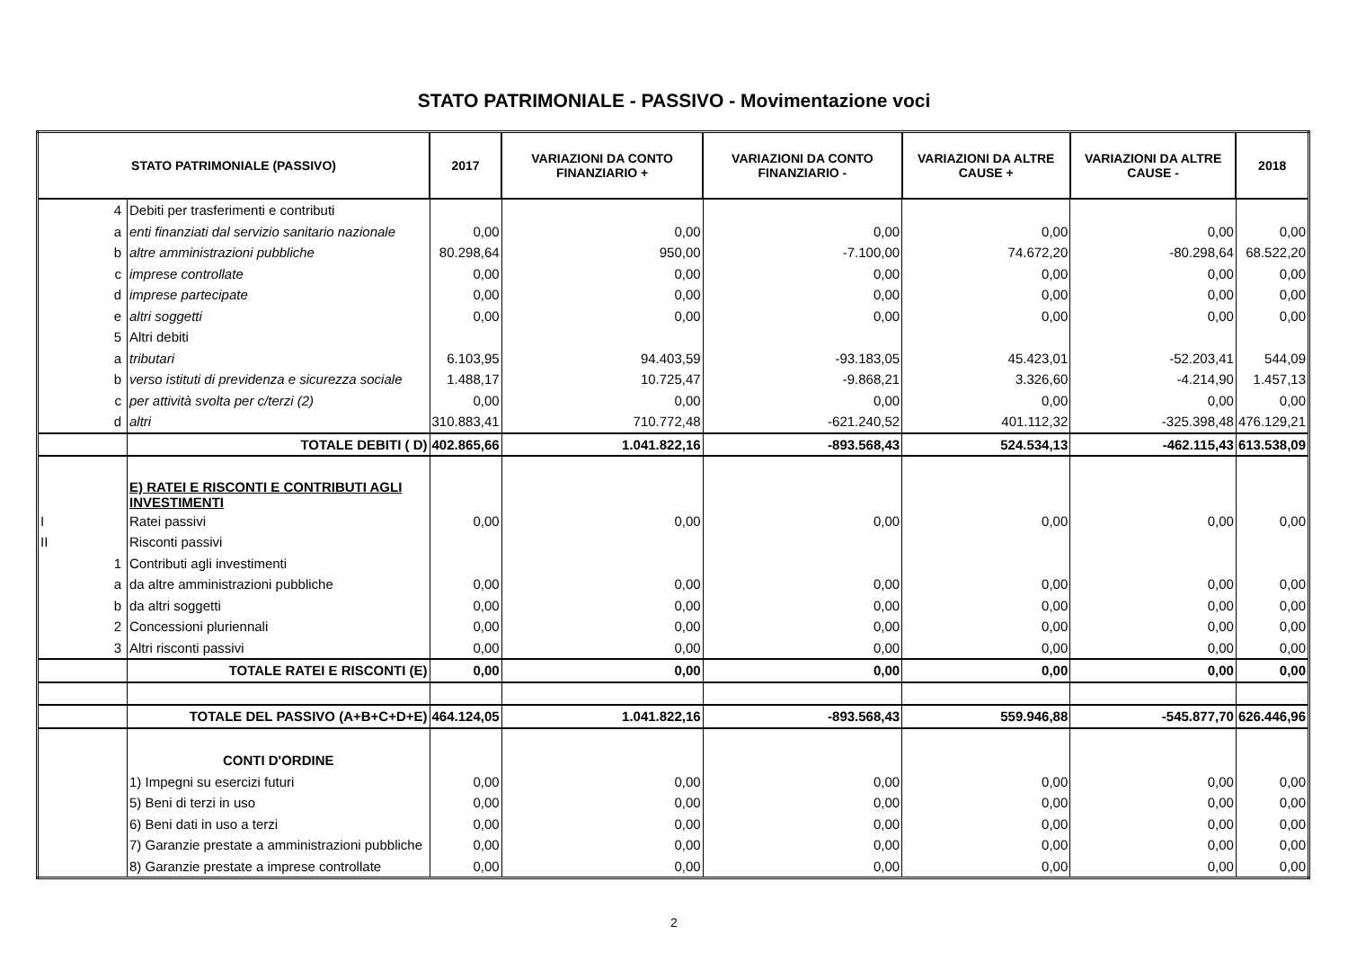STATO PATRIMONIALE - PASSIVO - Movimentazione voci
| STATO PATRIMONIALE (PASSIVO) | | | 2017 | VARIAZIONI DA CONTO FINANZIARIO + | VARIAZIONI DA CONTO FINANZIARIO - | VARIAZIONI DA ALTRE CAUSE + | VARIAZIONI DA ALTRE CAUSE - | 2018 |
| --- | --- | --- | --- | --- | --- | --- | --- | --- |
| | 4 | Debiti per trasferimenti e contributi | | | | | | |
| | a | enti finanziati dal servizio sanitario nazionale | 0,00 | 0,00 | 0,00 | 0,00 | 0,00 | 0,00 |
| | b | altre amministrazioni pubbliche | 80.298,64 | 950,00 | -7.100,00 | 74.672,20 | -80.298,64 | 68.522,20 |
| | c | imprese controllate | 0,00 | 0,00 | 0,00 | 0,00 | 0,00 | 0,00 |
| | d | imprese partecipate | 0,00 | 0,00 | 0,00 | 0,00 | 0,00 | 0,00 |
| | e | altri soggetti | 0,00 | 0,00 | 0,00 | 0,00 | 0,00 | 0,00 |
| | 5 | Altri debiti | | | | | | |
| | a | tributari | 6.103,95 | 94.403,59 | -93.183,05 | 45.423,01 | -52.203,41 | 544,09 |
| | b | verso istituti di previdenza e sicurezza sociale | 1.488,17 | 10.725,47 | -9.868,21 | 3.326,60 | -4.214,90 | 1.457,13 |
| | c | per attività svolta per c/terzi (2) | 0,00 | 0,00 | 0,00 | 0,00 | 0,00 | 0,00 |
| | d | altri | 310.883,41 | 710.772,48 | -621.240,52 | 401.112,32 | -325.398,48 | 476.129,21 |
| | | TOTALE DEBITI ( D) | 402.865,66 | 1.041.822,16 | -893.568,43 | 524.534,13 | -462.115,43 | 613.538,09 |
| | | E) RATEI E RISCONTI E CONTRIBUTI AGLI INVESTIMENTI | | | | | | |
| I | | Ratei passivi | 0,00 | 0,00 | 0,00 | 0,00 | 0,00 | 0,00 |
| II | | Risconti passivi | | | | | | |
| | 1 | Contributi agli investimenti | | | | | | |
| | a | da altre amministrazioni pubbliche | 0,00 | 0,00 | 0,00 | 0,00 | 0,00 | 0,00 |
| | b | da altri soggetti | 0,00 | 0,00 | 0,00 | 0,00 | 0,00 | 0,00 |
| | 2 | Concessioni pluriennali | 0,00 | 0,00 | 0,00 | 0,00 | 0,00 | 0,00 |
| | 3 | Altri risconti passivi | 0,00 | 0,00 | 0,00 | 0,00 | 0,00 | 0,00 |
| | | TOTALE RATEI E RISCONTI (E) | 0,00 | 0,00 | 0,00 | 0,00 | 0,00 | 0,00 |
| | | TOTALE DEL PASSIVO (A+B+C+D+E) | 464.124,05 | 1.041.822,16 | -893.568,43 | 559.946,88 | -545.877,70 | 626.446,96 |
| | | CONTI D'ORDINE | | | | | | |
| | | 1) Impegni su esercizi futuri | 0,00 | 0,00 | 0,00 | 0,00 | 0,00 | 0,00 |
| | | 5) Beni di terzi in uso | 0,00 | 0,00 | 0,00 | 0,00 | 0,00 | 0,00 |
| | | 6) Beni dati in uso a terzi | 0,00 | 0,00 | 0,00 | 0,00 | 0,00 | 0,00 |
| | | 7) Garanzie prestate a amministrazioni pubbliche | 0,00 | 0,00 | 0,00 | 0,00 | 0,00 | 0,00 |
| | | 8) Garanzie prestate a imprese controllate | 0,00 | 0,00 | 0,00 | 0,00 | 0,00 | 0,00 |
2